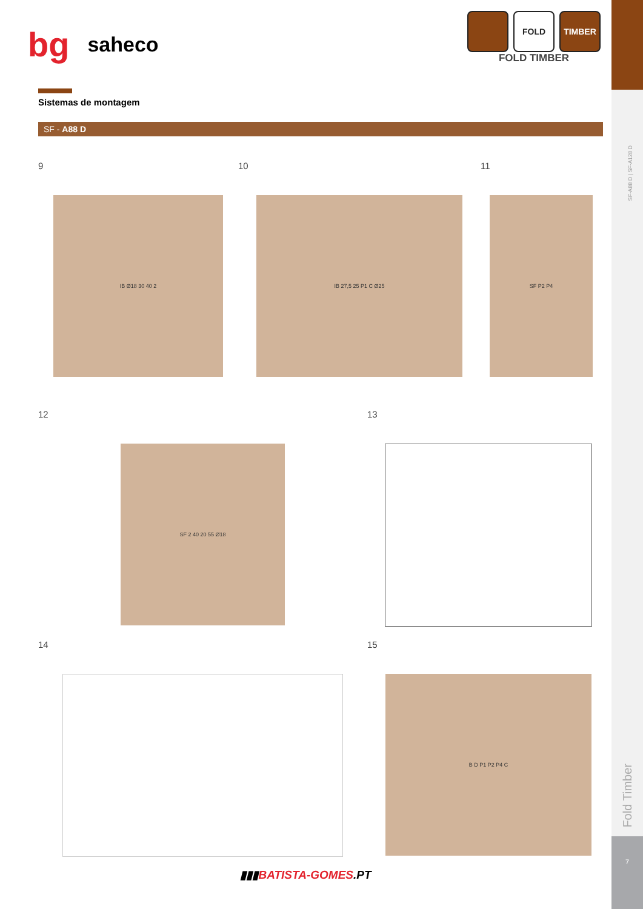7
bg saheco
FOLD TIMBER
FOLD TIMBER
Sistemas de montagem
SF - A88 D
9
IB Ø18 30 40 2
10
IB 27,5 25 P1 C Ø25
11
SF P2 P4
12
SF 2 40 20 55 Ø18
13
14
15
B D P1 P2 P4 C
▮▮▮BATISTA-GOMES.PT
SF-A88 D | SF-A128 D
Fold Timber